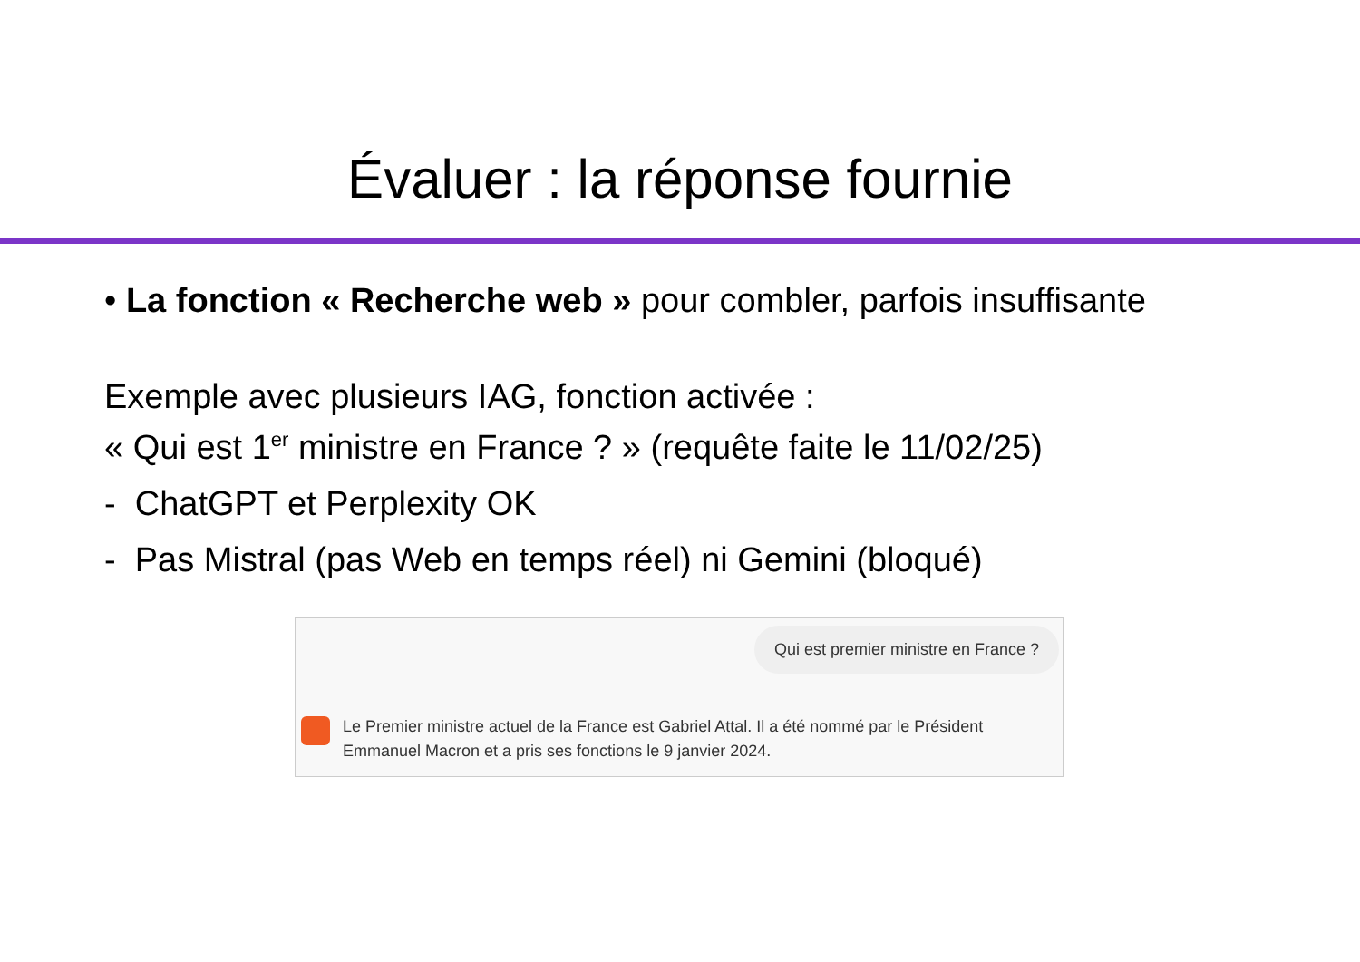Évaluer : la réponse fournie
• La fonction « Recherche web » pour combler, parfois insuffisante
Exemple avec plusieurs IAG, fonction activée :
« Qui est 1<sup>er</sup> ministre en France ? » (requête faite le 11/02/25)
- ChatGPT et Perplexity OK
- Pas Mistral (pas Web en temps réel) ni Gemini (bloqué)
Qui est premier ministre en France ?
Le Premier ministre actuel de la France est Gabriel Attal. Il a été nommé par le Président
Emmanuel Macron et a pris ses fonctions le 9 janvier 2024.